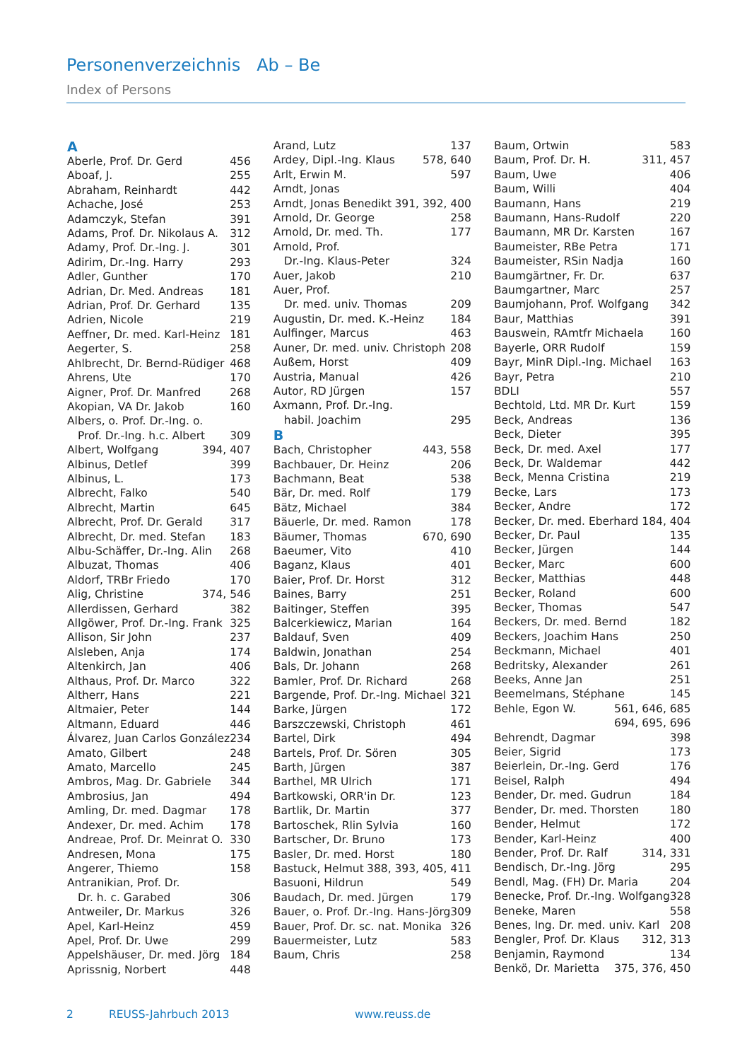Personenverzeichnis Ab – Be
Index of Persons
A
Aberle, Prof. Dr. Gerd 456
Aboaf, J. 255
Abraham, Reinhardt 442
Achache, José 253
Adamczyk, Stefan 391
Adams, Prof. Dr. Nikolaus A. 312
Adamy, Prof. Dr.-Ing. J. 301
Adirim, Dr.-Ing. Harry 293
Adler, Gunther 170
Adrian, Dr. Med. Andreas 181
Adrian, Prof. Dr. Gerhard 135
Adrien, Nicole 219
Aeffner, Dr. med. Karl-Heinz 181
Aegerter, S. 258
Ahlbrecht, Dr. Bernd-Rüdiger 468
Ahrens, Ute 170
Aigner, Prof. Dr. Manfred 268
Akopian, VA Dr. Jakob 160
Albers, o. Prof. Dr.-Ing. o.
Prof. Dr.-Ing. h.c. Albert 309
Albert, Wolfgang 394, 407
Albinus, Detlef 399
Albinus, L. 173
Albrecht, Falko 540
Albrecht, Martin 645
Albrecht, Prof. Dr. Gerald 317
Albrecht, Dr. med. Stefan 183
Albu-Schäffer, Dr.-Ing. Alin 268
Albuzat, Thomas 406
Aldorf, TRBr Friedo 170
Alig, Christine 374, 546
Allerdissen, Gerhard 382
Allgöwer, Prof. Dr.-Ing. Frank 325
Allison, Sir John 237
Alsleben, Anja 174
Altenkirch, Jan 406
Althaus, Prof. Dr. Marco 322
Altherr, Hans 221
Altmaier, Peter 144
Altmann, Eduard 446
Álvarez, Juan Carlos González 234
Amato, Gilbert 248
Amato, Marcello 245
Ambros, Mag. Dr. Gabriele 344
Ambrosius, Jan 494
Amling, Dr. med. Dagmar 178
Andexer, Dr. med. Achim 178
Andreae, Prof. Dr. Meinrat O. 330
Andresen, Mona 175
Angerer, Thiemo 158
Antranikian, Prof. Dr.
Dr. h. c. Garabed 306
Antweiler, Dr. Markus 326
Apel, Karl-Heinz 459
Apel, Prof. Dr. Uwe 299
Appelshäuser, Dr. med. Jörg 184
Aprissnig, Norbert 448
Arand, Lutz 137
Ardey, Dipl.-Ing. Klaus 578, 640
Arlt, Erwin M. 597
Arndt, Jonas
Arndt, Jonas Benedikt 391, 392, 400
Arnold, Dr. George 258
Arnold, Dr. med. Th. 177
Arnold, Prof.
Dr.-Ing. Klaus-Peter 324
Auer, Jakob 210
Auer, Prof.
Dr. med. univ. Thomas 209
Augustin, Dr. med. K.-Heinz 184
Aulfinger, Marcus 463
Auner, Dr. med. univ. Christoph 208
Außem, Horst 409
Austria, Manual 426
Autor, RD Jürgen 157
Axmann, Prof. Dr.-Ing.
habil. Joachim 295
B
Bach, Christopher 443, 558
Bachbauer, Dr. Heinz 206
Bachmann, Beat 538
Bär, Dr. med. Rolf 179
Bätz, Michael 384
Bäuerle, Dr. med. Ramon 178
Bäumer, Thomas 670, 690
Baeumer, Vito 410
Baganz, Klaus 401
Baier, Prof. Dr. Horst 312
Baines, Barry 251
Baitinger, Steffen 395
Balcerkiewicz, Marian 164
Baldauf, Sven 409
Baldwin, Jonathan 254
Bals, Dr. Johann 268
Bamler, Prof. Dr. Richard 268
Bargende, Prof. Dr.-Ing. Michael 321
Barke, Jürgen 172
Barszczewski, Christoph 461
Bartel, Dirk 494
Bartels, Prof. Dr. Sören 305
Barth, Jürgen 387
Barthel, MR Ulrich 171
Bartkowski, ORR'in Dr. 123
Bartlik, Dr. Martin 377
Bartoschek, Rlin Sylvia 160
Bartscher, Dr. Bruno 173
Basler, Dr. med. Horst 180
Bastuck, Helmut 388, 393, 405, 411
Basuoni, Hildrun 549
Baudach, Dr. med. Jürgen 179
Bauer, o. Prof. Dr.-Ing. Hans-Jörg 309
Bauer, Prof. Dr. sc. nat. Monika 326
Bauermeister, Lutz 583
Baum, Chris 258
Baum, Ortwin 583
Baum, Prof. Dr. H. 311, 457
Baum, Uwe 406
Baum, Willi 404
Baumann, Hans 219
Baumann, Hans-Rudolf 220
Baumann, MR Dr. Karsten 167
Baumeister, RBe Petra 171
Baumeister, RSin Nadja 160
Baumgärtner, Fr. Dr. 637
Baumgartner, Marc 257
Baumjohann, Prof. Wolfgang 342
Baur, Matthias 391
Bauswein, RAmtfr Michaela 160
Bayerle, ORR Rudolf 159
Bayr, MinR Dipl.-Ing. Michael 163
Bayr, Petra 210
BDLI 557
Bechtold, Ltd. MR Dr. Kurt 159
Beck, Andreas 136
Beck, Dieter 395
Beck, Dr. med. Axel 177
Beck, Dr. Waldemar 442
Beck, Menna Cristina 219
Becke, Lars 173
Becker, Andre 172
Becker, Dr. med. Eberhard 184, 404
Becker, Dr. Paul 135
Becker, Jürgen 144
Becker, Marc 600
Becker, Matthias 448
Becker, Roland 600
Becker, Thomas 547
Beckers, Dr. med. Bernd 182
Beckers, Joachim Hans 250
Beckmann, Michael 401
Bedritsky, Alexander 261
Beeks, Anne Jan 251
Beemelmans, Stéphane 145
Behle, Egon W. 561, 646, 685
694, 695, 696
Behrendt, Dagmar 398
Beier, Sigrid 173
Beierlein, Dr.-Ing. Gerd 176
Beisel, Ralph 494
Bender, Dr. med. Gudrun 184
Bender, Dr. med. Thorsten 180
Bender, Helmut 172
Bender, Karl-Heinz 400
Bender, Prof. Dr. Ralf 314, 331
Bendisch, Dr.-Ing. Jörg 295
Bendl, Mag. (FH) Dr. Maria 204
Benecke, Prof. Dr.-Ing. Wolfgang 328
Beneke, Maren 558
Benes, Ing. Dr. med. univ. Karl 208
Bengler, Prof. Dr. Klaus 312, 313
Benjamin, Raymond 134
Benkö, Dr. Marietta 375, 376, 450
2 REUSS-Jahrbuch 2013 www.reuss.de